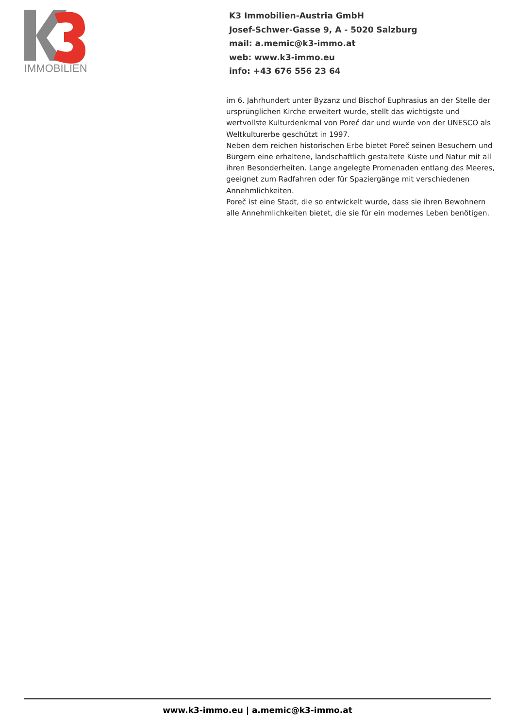IMMOBILIEN
K3 Immobilien-Austria GmbH
Josef-Schwer-Gasse 9, A - 5020 Salzburg
mail: a.memic@k3-immo.at
web: www.k3-immo.eu
info: +43 676 556 23 64
im 6. Jahrhundert unter Byzanz und Bischof Euphrasius an der Stelle der ursprünglichen Kirche erweitert wurde, stellt das wichtigste und wertvollste Kulturdenkmal von Poreč dar und wurde von der UNESCO als Weltkulturerbe geschützt in 1997.
Neben dem reichen historischen Erbe bietet Poreč seinen Besuchern und Bürgern eine erhaltene, landschaftlich gestaltete Küste und Natur mit all ihren Besonderheiten. Lange angelegte Promenaden entlang des Meeres, geeignet zum Radfahren oder für Spaziergänge mit verschiedenen Annehmlichkeiten.
Poreč ist eine Stadt, die so entwickelt wurde, dass sie ihren Bewohnern alle Annehmlichkeiten bietet, die sie für ein modernes Leben benötigen.
www.k3-immo.eu | a.memic@k3-immo.at